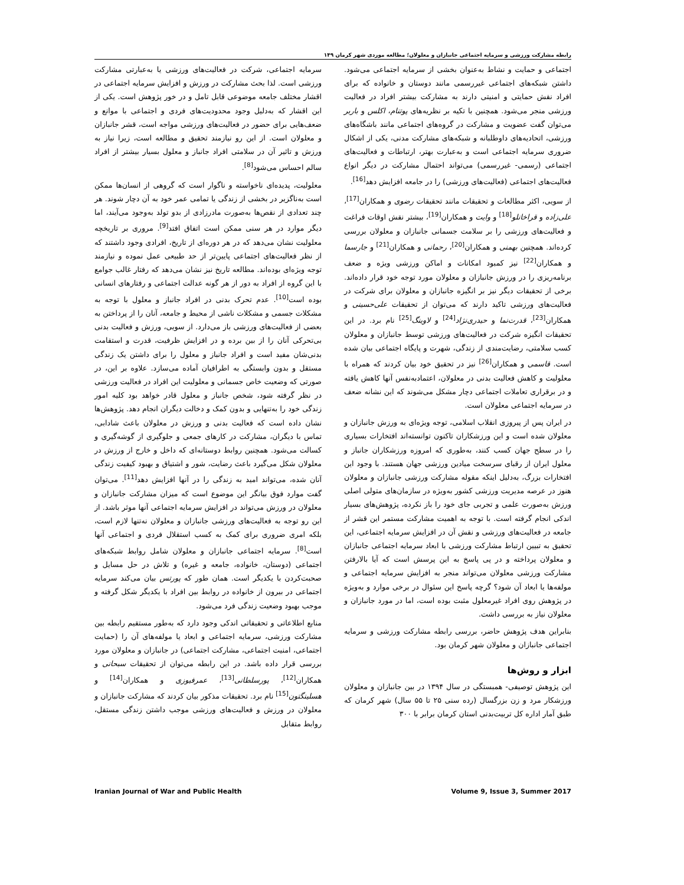رابطه مشارکت ورزشی و سرمایه اجتماعی جانبازان و معلولان؛ مطالعه موردی شهر کرمان ۱۴۹
سرمایه اجتماعی، شرکت در فعالیت‌های ورزشی یا به‌عبارتی مشارکت ورزشی است. لذا بحث مشارکت در ورزش و افزایش سرمایه اجتماعی در اقشار مختلف جامعه موضوعی قابل تامل و در خور پژوهش است. یکی از این اقشار که به‌دلیل وجود محدودیت‌های فردی و اجتماعی با موانع و ضعف‌هایی برای حضور در فعالیت‌های ورزشی مواجه است، قشر جانبازان و معلولان است. از این رو نیازمند تحقیق و مطالعه است، زیرا نیاز به ورزش و تاثیر آن در سلامتی افراد جانباز و معلول بسیار بیشتر از افراد سالم احساس می‌شود<sup>[8]</sup>.
معلولیت، پدیده‌ای ناخواسته و ناگوار است که گروهی از انسان‌ها ممکن است به‌ناگزیر در بخشی از زندگی یا تمامی عمر خود به آن دچار شوند. هر چند تعدادی از نقص‌ها به‌صورت مادرزادی از بدو تولد به‌وجود می‌آیند، اما دیگر موارد در هر سنی ممکن است اتفاق افتد<sup>[9]</sup>. مروری بر تاریخچه معلولیت نشان می‌دهد که در هر دوره‌ای از تاریخ، افرادی وجود داشتند که از نظر فعالیت‌های اجتماعی پایین‌تر از حد طبیعی عمل نموده و نیازمند توجه ویژه‌ای بوده‌اند. مطالعه تاریخ نیز نشان می‌دهد که رفتار غالب جوامع با این گروه از افراد به دور از هر گونه عدالت اجتماعی و رفتارهای انسانی بوده است<sup>[10]</sup>. عدم تحرک بدنی در افراد جانباز و معلول با توجه به مشکلات جسمی و مشکلات ناشی از محیط و جامعه، آنان را از پرداختن به بعضی از فعالیت‌های ورزشی باز می‌دارد. از سویی، ورزش و فعالیت بدنی بی‌تحرکی آنان را از بین برده و در افزایش ظرفیت، قدرت و استقامت بدنی‌شان مفید است و افراد جانباز و معلول را برای داشتن یک زندگی مستقل و بدون وابستگی به اطرافیان آماده می‌سازد. علاوه بر این، در صورتی که وضعیت خاص جسمانی و معلولیت این افراد در فعالیت ورزشی در نظر گرفته شود، شخص جانباز و معلول قادر خواهد بود کلیه امور زندگی خود را به‌تنهایی و بدون کمک و دخالت دیگران انجام دهد. پژوهش‌ها نشان داده است که فعالیت بدنی و ورزش در معلولان باعث شادابی، تماس با دیگران، مشارکت در کارهای جمعی و جلوگیری از گوشه‌گیری و کسالت می‌شود. همچنین روابط دوستانه‌ای که داخل و خارج از ورزش در معلولان شکل می‌گیرد باعث رضایت، شور و اشتیاق و بهبود کیفیت زندگی آنان شده، می‌تواند امید به زندگی را در آنها افزایش دهد<sup>[11]</sup>. می‌توان گفت موارد فوق بیانگر این موضوع است که میزان مشارکت جانبازان و معلولان در ورزش می‌تواند در افزایش سرمایه اجتماعی آنها موثر باشد. از این رو توجه به فعالیت‌های ورزشی جانبازان و معلولان نه‌تنها لازم است، بلکه امری ضروری برای کمک به کسب استقلال فردی و اجتماعی آنها است<sup>[8]</sup>. سرمایه اجتماعی جانبازان و معلولان شامل روابط شبکه‌های اجتماعی (دوستان، خانواده، جامعه و غیره) و تلاش در حل مسایل و صحبت‌کردن با یکدیگر است. همان طور که پورتس بیان می‌کند سرمایه اجتماعی در بیرون از خانواده در روابط بین افراد با یکدیگر شکل گرفته و موجب بهبود وضعیت زندگی فرد می‌شود.
منابع اطلاعاتی و تحقیقاتی اندکی وجود دارد که به‌طور مستقیم رابطه بین مشارکت ورزشی، سرمایه اجتماعی و ابعاد یا مولفه‌های آن را (حمایت اجتماعی، امنیت اجتماعی، مشارکت اجتماعی) در جانبازان و معلولان مورد بررسی قرار داده باشد. در این رابطه می‌توان از تحقیقات سبحانی و همکاران<sup>[12]</sup>، پورسلطانی<sup>[13]</sup>، عمرفیوزی و همکاران<sup>[14]</sup> و هسلینگتون<sup>[15]</sup> نام برد. تحقیقات مذکور بیان کردند که مشارکت جانبازان و معلولان در ورزش و فعالیت‌های ورزشی موجب داشتن زندگی مستقل، روابط متقابل
اجتماعی و حمایت و نشاط به‌عنوان بخشی از سرمایه اجتماعی می‌شود. داشتن شبکه‌های اجتماعی غیررسمی مانند دوستان و خانواده که برای افراد نقش حمایتی و امنیتی دارند به مشارکت بیشتر افراد در فعالیت ورزشی منجر می‌شود. همچنین با تکیه بر نظریه‌های پوتنام، اکلس و باربر می‌توان گفت عضویت و مشارکت در گروه‌های اجتماعی مانند باشگاه‌های ورزشی، اتحادیه‌های داوطلبانه و شبکه‌های مشارکت مدنی، یکی از اشکال ضروری سرمایه اجتماعی است و به‌عبارت بهتر، ارتباطات و فعالیت‌های اجتماعی (رسمی- غیررسمی) می‌تواند احتمال مشارکت در دیگر انواع فعالیت‌های اجتماعی (فعالیت‌های ورزشی) را در جامعه افزایش دهد<sup>[16]</sup>.
از سویی، اکثر مطالعات و تحقیقات مانند تحقیقات رضوی و همکاران<sup>[17]</sup>، علی‌زاده و قراخانلو<sup>[18]</sup> و وایت و همکاران<sup>[19]</sup>، بیشتر نقش اوقات فراغت و فعالیت‌های ورزشی را بر سلامت جسمانی جانبازان و معلولان بررسی کرده‌اند. همچنین بهمنی و همکاران<sup>[20]</sup>، رحمانی و همکاران<sup>[21]</sup> و جارسما و همکاران<sup>[22]</sup> نیز کمبود امکانات و اماکن ورزشی ویژه و ضعف برنامه‌ریزی را در ورزش جانبازان و معلولان مورد توجه خود قرار داده‌اند. برخی از تحقیقات دیگر نیز بر انگیزه جانبازان و معلولان برای شرکت در فعالیت‌های ورزشی تاکید دارند که می‌توان از تحقیقات علی‌حسینی و همکاران<sup>[23]</sup>، قدرت‌نما و حیدری‌نژاد<sup>[24]</sup> و لاوینگ<sup>[25]</sup> نام برد. در این تحقیقات انگیزه شرکت در فعالیت‌های ورزشی توسط جانبازان و معلولان کسب سلامتی، رضایت‌مندی از زندگی، شهرت و پایگاه اجتماعی بیان شده است. قاسمی و همکاران<sup>[26]</sup> نیز در تحقیق خود بیان کردند که همراه با معلولیت و کاهش فعالیت بدنی در معلولان، اعتمادبه‌نفس آنها کاهش یافته و در برقراری تعاملات اجتماعی دچار مشکل می‌شوند که این نشانه ضعف در سرمایه اجتماعی معلولان است.
در ایران پس از پیروزی انقلاب اسلامی، توجه ویژه‌ای به ورزش جانبازان و معلولان شده است و این ورزشکاران تاکنون توانسته‌اند افتخارات بسیاری را در سطح جهان کسب کنند، به‌طوری که امروزه ورزشکاران جانباز و معلول ایران از رقبای سرسخت میادین ورزشی جهان هستند. با وجود این افتخارات بزرگ، به‌دلیل اینکه مقوله مشارکت ورزشی جانبازان و معلولان هنوز در عرصه مدیریت ورزشی کشور به‌ویژه در سازمان‌های متولی اصلی ورزش به‌صورت علمی و تجربی جای خود را باز نکرده، پژوهش‌های بسیار اندکی انجام گرفته است. با توجه به اهمیت مشارکت مستمر این قشر از جامعه در فعالیت‌های ورزشی و نقش آن در افزایش سرمایه اجتماعی، این تحقیق به تبیین ارتباط مشارکت ورزشی با ابعاد سرمایه اجتماعی جانبازان و معلولان پرداخته و در پی پاسخ به این پرسش است که آیا بالارفتن مشارکت ورزشی معلولان می‌تواند منجر به افزایش سرمایه اجتماعی و مولفه‌ها یا ابعاد آن شود؟ گرچه پاسخ این سئوال در برخی موارد و به‌ویژه در پژوهش روی افراد غیرمعلول مثبت بوده است، اما در مورد جانبازان و معلولان نیاز به بررسی داشت.
بنابراین هدف پژوهش حاضر، بررسی رابطه مشارکت ورزشی و سرمایه اجتماعی جانبازان و معلولان شهر کرمان بود.
ابزار و روش‌ها
این پژوهش توصیفی- همبستگی در سال ۱۳۹۴ در بین جانبازان و معلولان ورزشکار مرد و زن بزرگسال (رده سنی ۲۵ تا ۵۵ سال) شهر کرمان که طبق آمار اداره کل تربیت‌بدنی استان کرمان برابر با ۳۰۰
Iranian Journal of War and Public Health Volume 9, Issue 3, Summer 2017